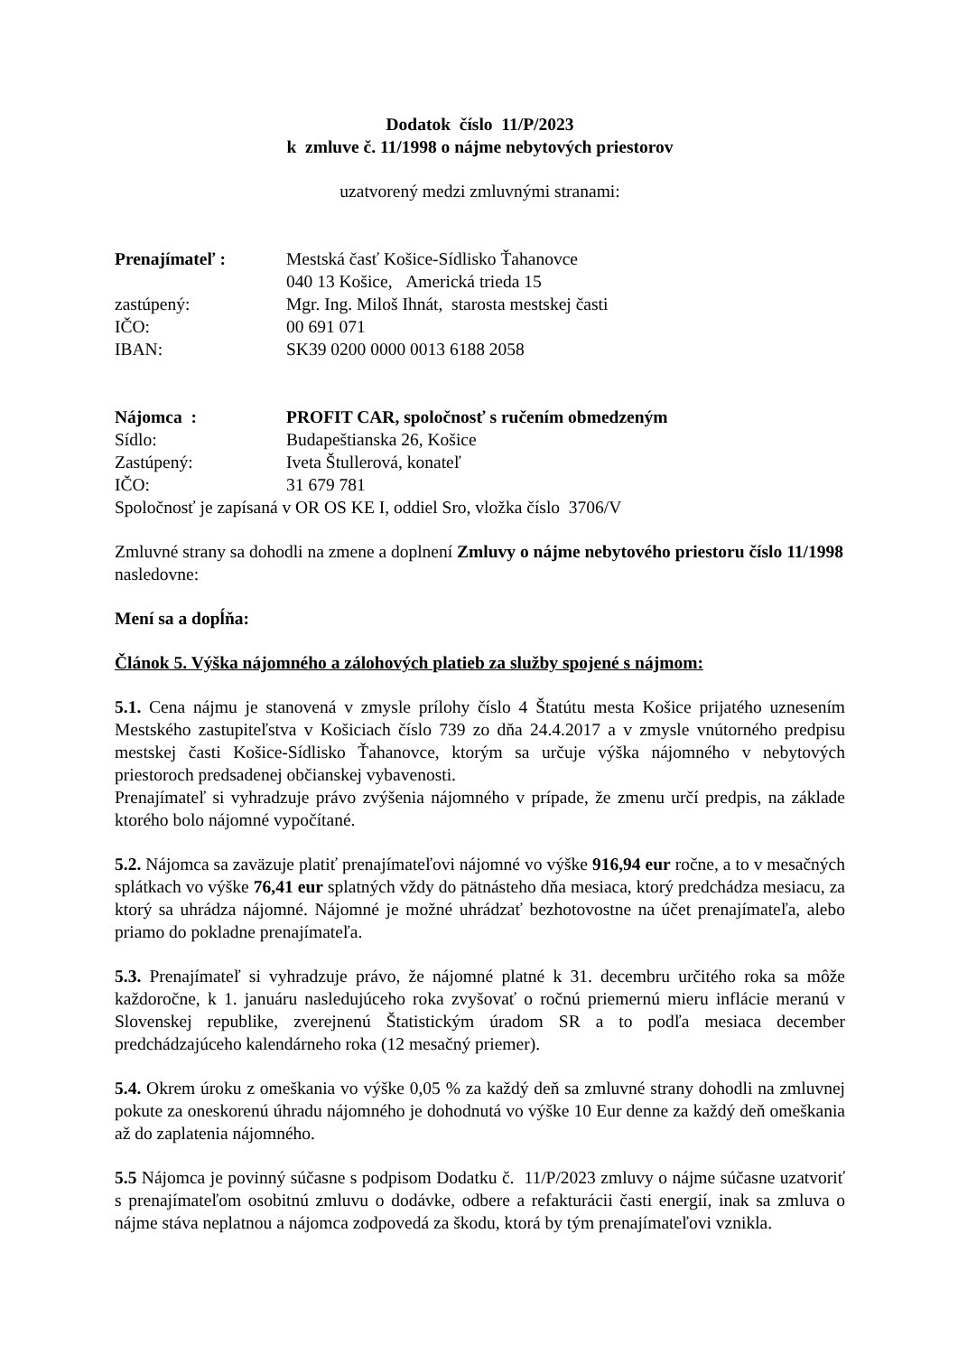Dodatok číslo 11/P/2023
k zmluve č. 11/1998 o nájme nebytových priestorov
uzatvorený medzi zmluvnými stranami:
| Prenajímateľ : | Mestská časť Košice-Sídlisko Ťahanovce |
| | 040 13 Košice, Americká trieda 15 |
| zastúpený: | Mgr. Ing. Miloš Ihnát, starosta mestskej časti |
| IČO: | 00 691 071 |
| IBAN: | SK39 0200 0000 0013 6188 2058 |
| Nájomca : | PROFIT CAR, spoločnosť s ručením obmedzeným |
| Sídlo: | Budapeštianska 26, Košice |
| Zastúpený: | Iveta Štullerová, konateľ |
| IČO: | 31 679 781 |
Spoločnosť je zapísaná v OR OS KE I, oddiel Sro, vložka číslo 3706/V
Zmluvné strany sa dohodli na zmene a doplnení Zmluvy o nájme nebytového priestoru číslo 11/1998 nasledovne:
Mení sa a dopĺňa:
Článok 5. Výška nájomného a zálohových platieb za služby spojené s nájmom:
5.1. Cena nájmu je stanovená v zmysle prílohy číslo 4 Štatútu mesta Košice prijatého uznesením Mestského zastupiteľstva v Košiciach číslo 739 zo dňa 24.4.2017 a v zmysle vnútorného predpisu mestskej časti Košice-Sídlisko Ťahanovce, ktorým sa určuje výška nájomného v nebytových priestoroch predsadenej občianskej vybavenosti.
Prenajímateľ si vyhradzuje právo zvýšenia nájomného v prípade, že zmenu určí predpis, na základe ktorého bolo nájomné vypočítané.
5.2. Nájomca sa zaväzuje platiť prenajímateľovi nájomné vo výške 916,94 eur ročne, a to v mesačných splátkach vo výške 76,41 eur splatných vždy do pätnásteho dňa mesiaca, ktorý predchádza mesiacu, za ktorý sa uhrádza nájomné. Nájomné je možné uhrádzať bezhotovostne na účet prenajímateľa, alebo priamo do pokladne prenajímateľa.
5.3. Prenajímateľ si vyhradzuje právo, že nájomné platné k 31. decembru určitého roka sa môže každoročne, k 1. januáru nasledujúceho roka zvyšovať o ročnú priemernú mieru inflácie meranú v Slovenskej republike, zverejnenú Štatistickým úradom SR a to podľa mesiaca december predchádzajúceho kalendárneho roka (12 mesačný priemer).
5.4. Okrem úroku z omeškania vo výške 0,05 % za každý deň sa zmluvné strany dohodli na zmluvnej pokute za oneskorenú úhradu nájomného je dohodnutá vo výške 10 Eur denne za každý deň omeškania až do zaplatenia nájomného.
5.5 Nájomca je povinný súčasne s podpisom Dodatku č. 11/P/2023 zmluvy o nájme súčasne uzatvoriť s prenajímateľom osobitnú zmluvu o dodávke, odbere a refakturácii časti energií, inak sa zmluva o nájme stáva neplatnou a nájomca zodpovedá za škodu, ktorá by tým prenajímateľovi vznikla.